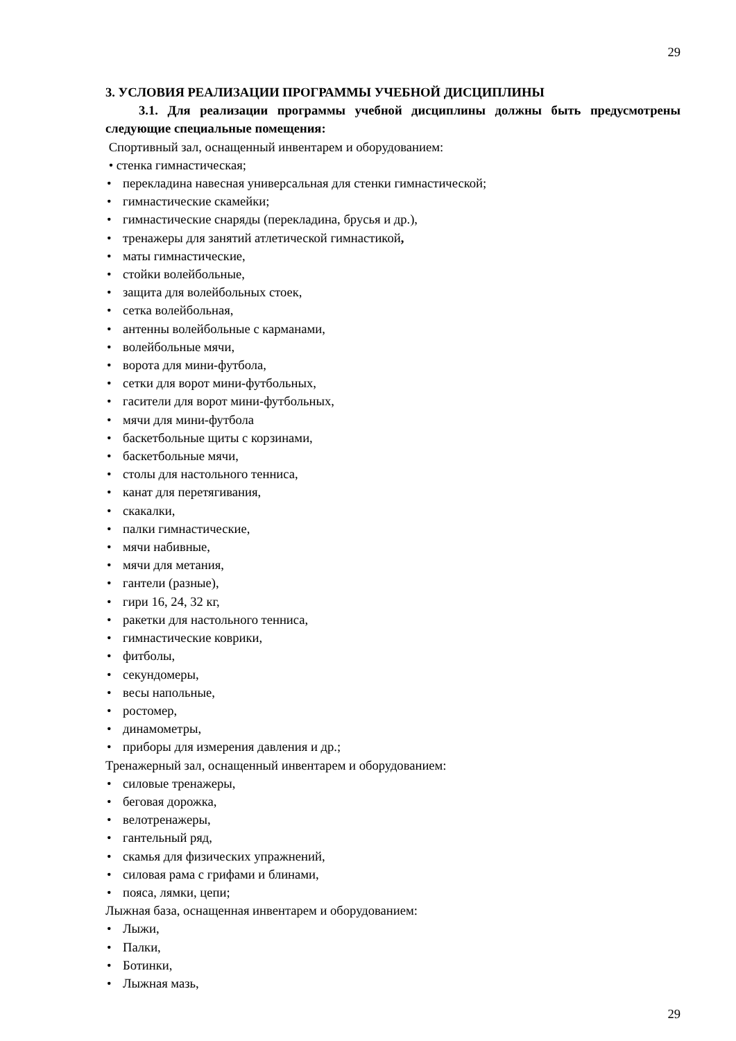29
3. УСЛОВИЯ РЕАЛИЗАЦИИ ПРОГРАММЫ УЧЕБНОЙ ДИСЦИПЛИНЫ
3.1. Для реализации программы учебной дисциплины должны быть предусмотрены следующие специальные помещения:
Спортивный зал, оснащенный инвентарем и оборудованием:
• стенка гимнастическая;
• перекладина навесная универсальная для стенки гимнастической;
• гимнастические скамейки;
• гимнастические снаряды (перекладина, брусья и др.),
• тренажеры для занятий атлетической гимнастикой,
• маты гимнастические,
• стойки волейбольные,
• защита для волейбольных стоек,
• сетка волейбольная,
• антенны волейбольные с карманами,
• волейбольные мячи,
• ворота для мини-футбола,
• сетки для ворот мини-футбольных,
• гасители для ворот мини-футбольных,
• мячи для мини-футбола
• баскетбольные щиты с корзинами,
• баскетбольные мячи,
• столы для настольного тенниса,
• канат для перетягивания,
• скакалки,
• палки гимнастические,
• мячи набивные,
• мячи для метания,
• гантели (разные),
• гири 16, 24, 32 кг,
• ракетки для настольного тенниса,
• гимнастические коврики,
• фитболы,
• секундомеры,
• весы напольные,
• ростомер,
• динамометры,
• приборы для измерения давления и др.;
Тренажерный зал, оснащенный инвентарем и оборудованием:
• силовые тренажеры,
• беговая дорожка,
• велотренажеры,
• гантельный ряд,
• скамья для физических упражнений,
• силовая рама с грифами и блинами,
• пояса, лямки, цепи;
Лыжная база, оснащенная инвентарем и оборудованием:
• Лыжи,
• Палки,
• Ботинки,
• Лыжная мазь,
29